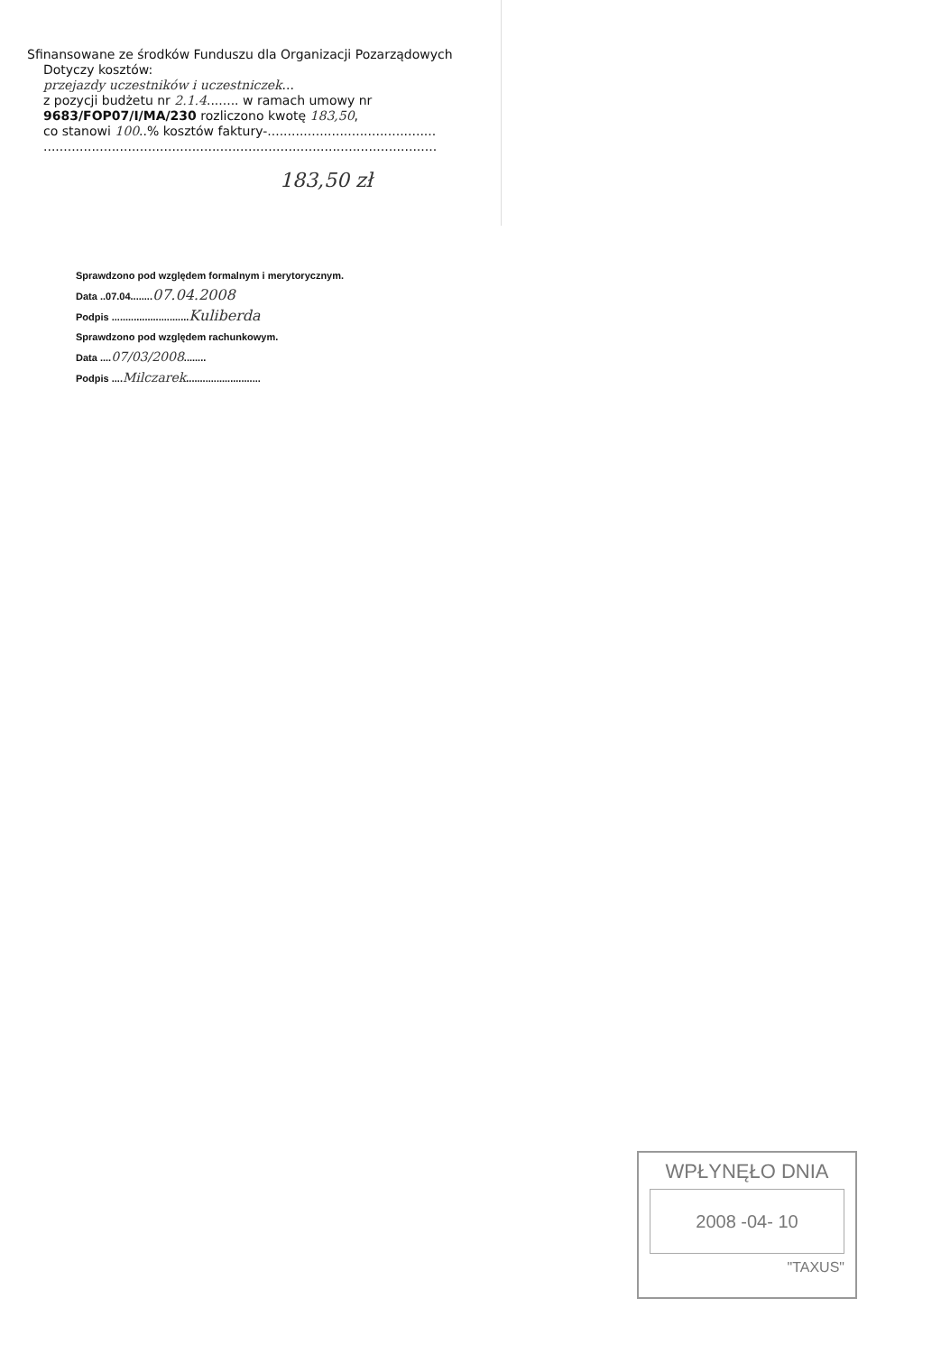Sfinansowane ze środków Funduszu dla Organizacji Pozarządowych
Dotyczy kosztów:
przejazdy uczestników i uczestniczek...
z pozycji budżetu nr 2.1.4........ w ramach umowy nr
9683/FOP07/I/MA/230 rozliczono kwotę 183,50,
co stanowi 100..% kosztów faktury-..........................................
..................................................................................................
183,50 zł
Sprawdzono pod względem formalnym i merytorycznym.
Data ..07.04........07.04.2008
Podpis ............................Kuliberda
Sprawdzono pod względem rachunkowym.
Data ....07/03/2008........
Podpis ....Milczarek...........................
WPŁYNĘŁO DNIA
2008 -04- 10
"TAXUS"